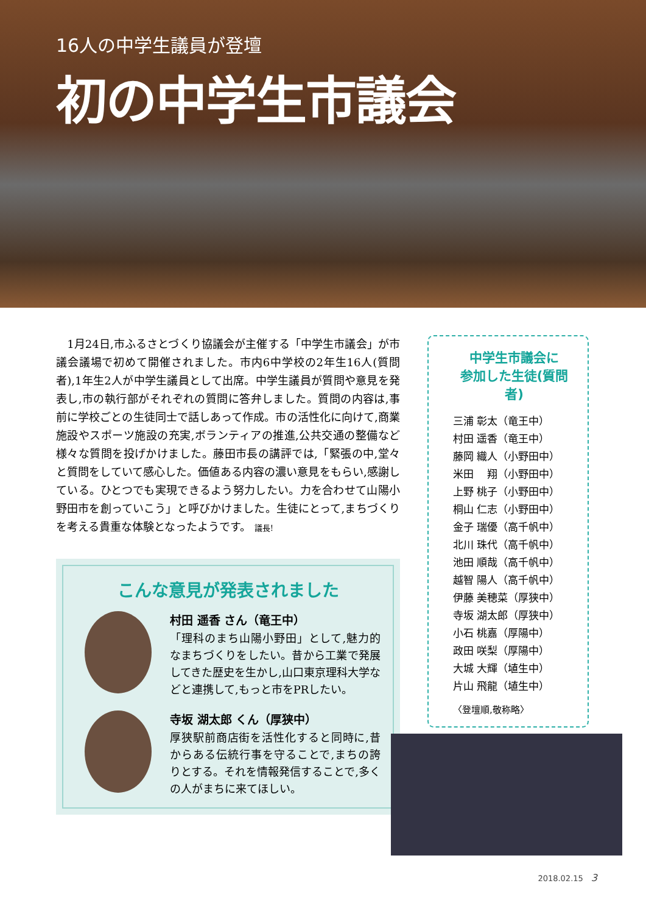16人の中学生議員が登壇
初の中学生市議会
　1月24日,市ふるさとづくり協議会が主催する「中学生市議会」が市議会議場で初めて開催されました。市内6中学校の2年生16人(質問者),1年生2人が中学生議員として出席。中学生議員が質問や意見を発表し,市の執行部がそれぞれの質問に答弁しました。質問の内容は,事前に学校ごとの生徒同士で話しあって作成。市の活性化に向けて,商業施設やスポーツ施設の充実,ボランティアの推進,公共交通の整備など様々な質問を投げかけました。藤田市長の講評では,「緊張の中,堂々と質問をしていて感心した。価値ある内容の濃い意見をもらい,感謝している。ひとつでも実現できるよう努力したい。力を合わせて山陽小野田市を創っていこう」と呼びかけました。生徒にとって,まちづくりを考える貴重な体験となったようです。 議長!
こんな意見が発表されました
村田 遥香 さん（竜王中）
「理科のまち山陽小野田」として,魅力的なまちづくりをしたい。昔から工業で発展してきた歴史を生かし,山口東京理科大学などと連携して,もっと市をPRしたい。
寺坂 湖太郎 くん（厚狭中）
厚狭駅前商店街を活性化すると同時に,昔からある伝統行事を守ることで,まちの誇りとする。それを情報発信することで,多くの人がまちに来てほしい。
中学生市議会に
参加した生徒(質問者)
三浦 彰太（竜王中）
村田 遥香（竜王中）
藤岡 織人（小野田中）
米田　 翔（小野田中）
上野 桃子（小野田中）
桐山 仁志（小野田中）
金子 瑞優（高千帆中）
北川 珠代（高千帆中）
池田 順哉（高千帆中）
越智 陽人（高千帆中）
伊藤 美穂菜（厚狭中）
寺坂 湖太郎（厚狭中）
小石 桃嘉（厚陽中）
政田 咲梨（厚陽中）
大城 大輝（埴生中）
片山 飛龍（埴生中）
〈登壇順,敬称略〉
2018.02.15　3